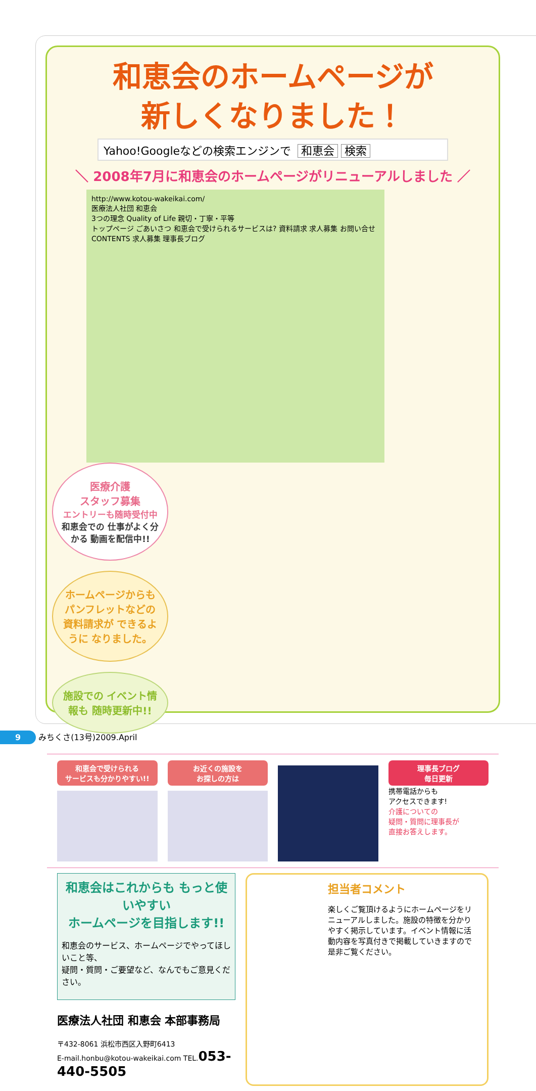和恵会のホームページが
新しくなりました！
Yahoo!Googleなどの検索エンジンで 和恵会 検索
＼ 2008年7月に和恵会のホームページがリニューアルしました ／
http://www.kotou-wakeikai.com/
医療法人社団 和恵会
3つの理念 Quality of Life 親切・丁寧・平等
トップページ ごあいさつ 和恵会で受けられるサービスは? 資料請求 求人募集 お問い合せ
CONTENTS 求人募集 理事長ブログ
医療介護
スタッフ募集
エントリーも随時受付中
和恵会での 仕事がよく分かる 動画を配信中!!
ホームページからも パンフレットなどの 資料請求が できるように なりました。
施設での イベント情報も 随時更新中!!
和恵会で受けられる
サービスも分かりやすい!!
お近くの施設を
お探しの方は
理事長ブログ
毎日更新
携帯電話からも
アクセスできます!
介護についての
疑問・質問に理事長が
直接お答えします。
和恵会はこれからも もっと使いやすい
ホームページを目指します!!
和恵会のサービス、ホームページでやってほしいこと等、
疑問・質問・ご要望など、なんでもご意見ください。
医療法人社団 和恵会 本部事務局
〒432-8061 浜松市西区入野町6413
E-mail.honbu@kotou-wakeikai.com TEL.053-440-5505
担当者コメント
楽しくご覧頂けるようにホームページをリニューアルしました。施設の特徴を分かりやすく掲示しています。イベント情報に活動内容を写真付きで掲載していきますので是非ご覧ください。
9 みちくさ(13号)2009.April